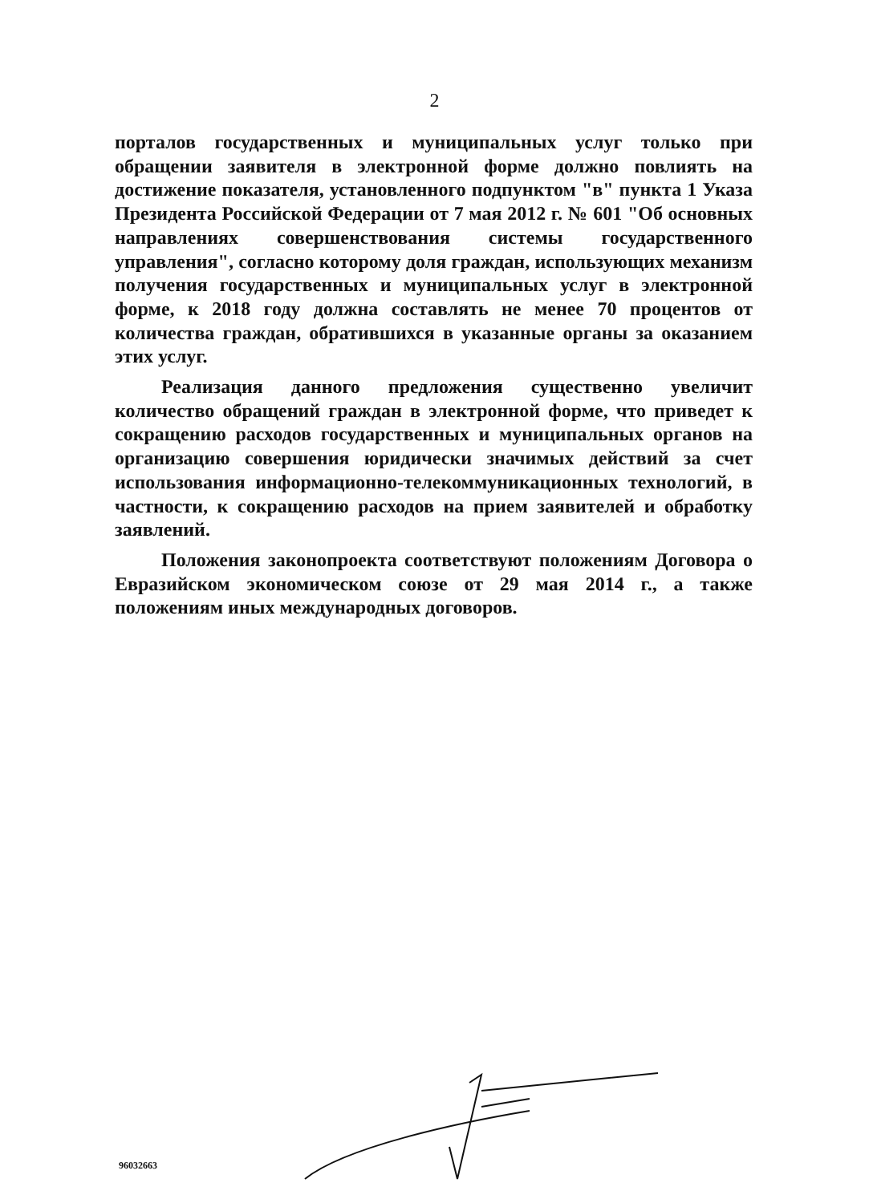2
порталов государственных и муниципальных услуг только при обращении заявителя в электронной форме должно повлиять на достижение показателя, установленного подпунктом "в" пункта 1 Указа Президента Российской Федерации от 7 мая 2012 г. № 601 "Об основных направлениях совершенствования системы государственного управления", согласно которому доля граждан, использующих механизм получения государственных и муниципальных услуг в электронной форме, к 2018 году должна составлять не менее 70 процентов от количества граждан, обратившихся в указанные органы за оказанием этих услуг.
Реализация данного предложения существенно увеличит количество обращений граждан в электронной форме, что приведет к сокращению расходов государственных и муниципальных органов на организацию совершения юридически значимых действий за счет использования информационно-телекоммуникационных технологий, в частности, к сокращению расходов на прием заявителей и обработку заявлений.
Положения законопроекта соответствуют положениям Договора о Евразийском экономическом союзе от 29 мая 2014 г., а также положениям иных международных договоров.
96032663